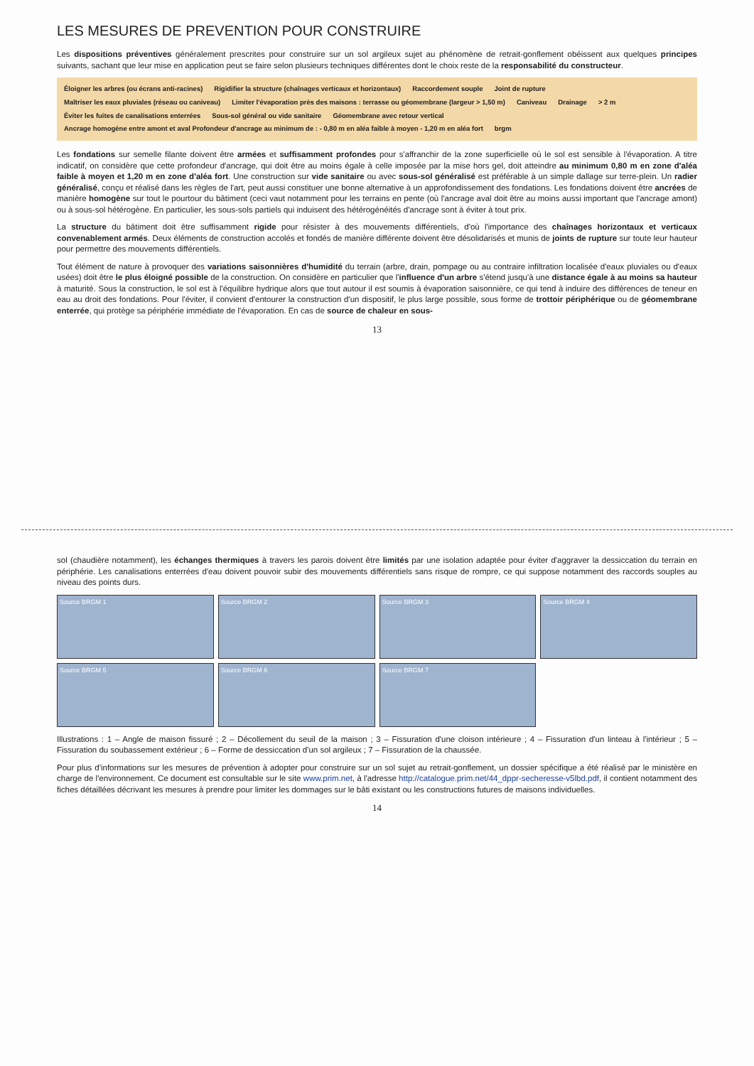LES MESURES DE PREVENTION POUR CONSTRUIRE
Les dispositions préventives généralement prescrites pour construire sur un sol argileux sujet au phénomène de retrait-gonflement obéissent aux quelques principes suivants, sachant que leur mise en application peut se faire selon plusieurs techniques différentes dont le choix reste de la responsabilité du constructeur.
Éloigner les arbres (ou écrans anti-racines) Rigidifier la structure (chaînages verticaux et horizontaux) Raccordement souple Joint de rupture Maîtriser les eaux pluviales (réseau ou caniveau) Limiter l'évaporation près des maisons : terrasse ou géomembrane (largeur > 1,50 m) Caniveau Drainage > 2 m Éviter les fuites de canalisations enterrées Sous-sol général ou vide sanitaire Géomembrane avec retour vertical Ancrage homogène entre amont et aval Profondeur d'ancrage au minimum de : - 0,80 m en aléa faible à moyen - 1,20 m en aléa fort brgm
Les fondations sur semelle filante doivent être armées et suffisamment profondes pour s'affranchir de la zone superficielle où le sol est sensible à l'évaporation. A titre indicatif, on considère que cette profondeur d'ancrage, qui doit être au moins égale à celle imposée par la mise hors gel, doit atteindre au minimum 0,80 m en zone d'aléa faible à moyen et 1,20 m en zone d'aléa fort. Une construction sur vide sanitaire ou avec sous-sol généralisé est préférable à un simple dallage sur terre-plein. Un radier généralisé, conçu et réalisé dans les règles de l'art, peut aussi constituer une bonne alternative à un approfondissement des fondations. Les fondations doivent être ancrées de manière homogène sur tout le pourtour du bâtiment (ceci vaut notamment pour les terrains en pente (où l'ancrage aval doit être au moins aussi important que l'ancrage amont) ou à sous-sol hétérogène. En particulier, les sous-sols partiels qui induisent des hétérogénéités d'ancrage sont à éviter à tout prix.
La structure du bâtiment doit être suffisamment rigide pour résister à des mouvements différentiels, d'où l'importance des chaînages horizontaux et verticaux convenablement armés. Deux éléments de construction accolés et fondés de manière différente doivent être désolidarisés et munis de joints de rupture sur toute leur hauteur pour permettre des mouvements différentiels.
Tout élément de nature à provoquer des variations saisonnières d'humidité du terrain (arbre, drain, pompage ou au contraire infiltration localisée d'eaux pluviales ou d'eaux usées) doit être le plus éloigné possible de la construction. On considère en particulier que l'influence d'un arbre s'étend jusqu'à une distance égale à au moins sa hauteur à maturité. Sous la construction, le sol est à l'équilibre hydrique alors que tout autour il est soumis à évaporation saisonnière, ce qui tend à induire des différences de teneur en eau au droit des fondations. Pour l'éviter, il convient d'entourer la construction d'un dispositif, le plus large possible, sous forme de trottoir périphérique ou de géomembrane enterrée, qui protège sa périphérie immédiate de l'évaporation. En cas de source de chaleur en sous-
13
sol (chaudière notamment), les échanges thermiques à travers les parois doivent être limités par une isolation adaptée pour éviter d'aggraver la dessiccation du terrain en périphérie. Les canalisations enterrées d'eau doivent pouvoir subir des mouvements différentiels sans risque de rompre, ce qui suppose notamment des raccords souples au niveau des points durs.
Source BRGM 1
Source BRGM 2
Source BRGM 3
Source BRGM 4
Source BRGM 5
Source BRGM 6
Source BRGM 7
Illustrations : 1 – Angle de maison fissuré ; 2 – Décollement du seuil de la maison ; 3 – Fissuration d'une cloison intérieure ; 4 – Fissuration d'un linteau à l'intérieur ; 5 – Fissuration du soubassement extérieur ; 6 – Forme de dessiccation d'un sol argileux ; 7 – Fissuration de la chaussée.
Pour plus d'informations sur les mesures de prévention à adopter pour construire sur un sol sujet au retrait-gonflement, un dossier spécifique a été réalisé par le ministère en charge de l'environnement. Ce document est consultable sur le site www.prim.net, à l'adresse http://catalogue.prim.net/44_dppr-secheresse-v5lbd.pdf, il contient notamment des fiches détaillées décrivant les mesures à prendre pour limiter les dommages sur le bâti existant ou les constructions futures de maisons individuelles.
14